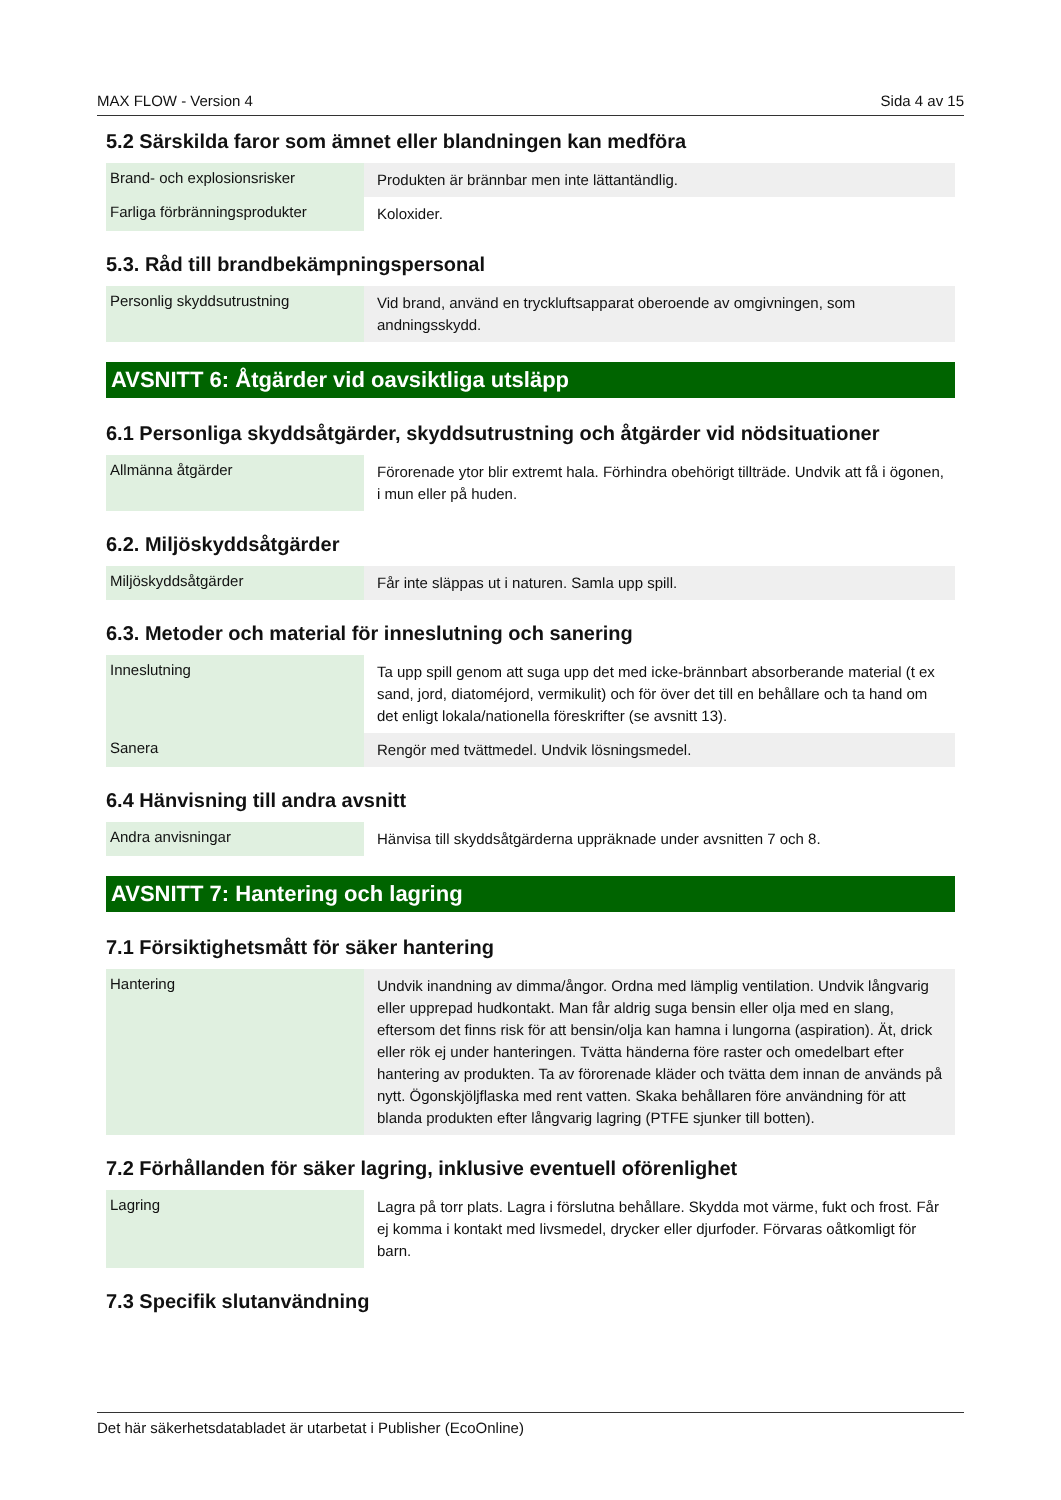MAX FLOW - Version 4 Sida 4 av 15
5.2 Särskilda faror som ämnet eller blandningen kan medföra
| Brand- och explosionsrisker | Produkten är brännbar men inte lättantändlig. |
| Farliga förbränningsprodukter | Koloxider. |
5.3. Råd till brandbekämpningspersonal
| Personlig skyddsutrustning | Vid brand, använd en tryckluftsapparat oberoende av omgivningen, som andningsskydd. |
AVSNITT 6: Åtgärder vid oavsiktliga utsläpp
6.1 Personliga skyddsåtgärder, skyddsutrustning och åtgärder vid nödsituationer
| Allmänna åtgärder | Förorenade ytor blir extremt hala. Förhindra obehörigt tillträde. Undvik att få i ögonen, i mun eller på huden. |
6.2. Miljöskyddsåtgärder
| Miljöskyddsåtgärder | Får inte släppas ut i naturen. Samla upp spill. |
6.3. Metoder och material för inneslutning och sanering
| Inneslutning | Ta upp spill genom att suga upp det med icke-brännbart absorberande material (t ex sand, jord, diatoméjord, vermikulit) och för över det till en behållare och ta hand om det enligt lokala/nationella föreskrifter (se avsnitt 13). |
| Sanera | Rengör med tvättmedel. Undvik lösningsmedel. |
6.4 Hänvisning till andra avsnitt
| Andra anvisningar | Hänvisa till skyddsåtgärderna uppräknade under avsnitten 7 och 8. |
AVSNITT 7: Hantering och lagring
7.1 Försiktighetsmått för säker hantering
| Hantering | Undvik inandning av dimma/ångor. Ordna med lämplig ventilation. Undvik långvarig eller upprepad hudkontakt. Man får aldrig suga bensin eller olja med en slang, eftersom det finns risk för att bensin/olja kan hamna i lungorna (aspiration). Ät, drick eller rök ej under hanteringen. Tvätta händerna före raster och omedelbart efter hantering av produkten. Ta av förorenade kläder och tvätta dem innan de används på nytt. Ögonskjöljflaska med rent vatten. Skaka behållaren före användning för att blanda produkten efter långvarig lagring (PTFE sjunker till botten). |
7.2 Förhållanden för säker lagring, inklusive eventuell oförenlighet
| Lagring | Lagra på torr plats. Lagra i förslutna behållare. Skydda mot värme, fukt och frost. Får ej komma i kontakt med livsmedel, drycker eller djurfoder. Förvaras oåtkomligt för barn. |
7.3 Specifik slutanvändning
Det här säkerhetsdatabladet är utarbetat i Publisher (EcoOnline)